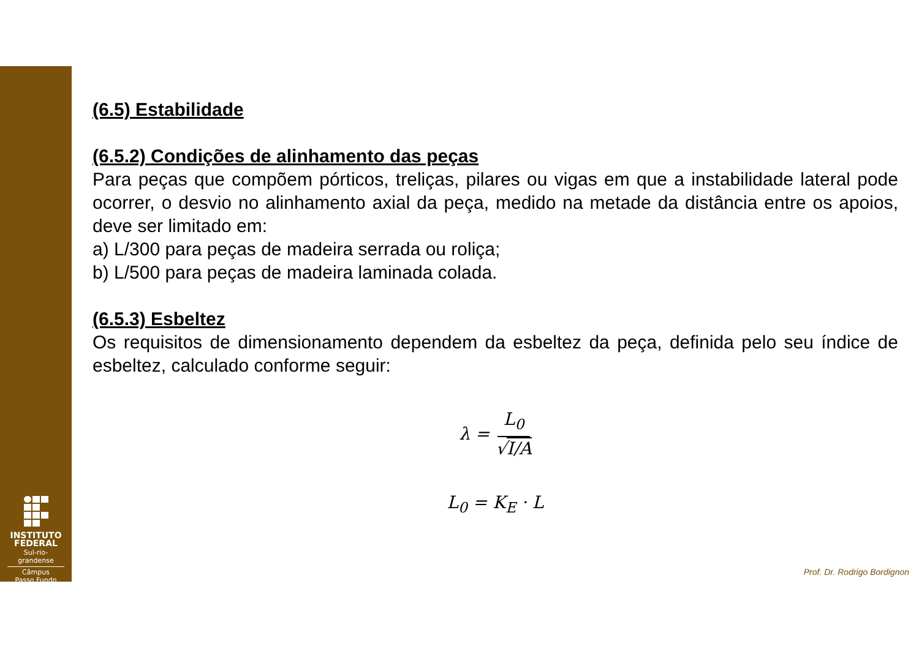INSTITUTO
FEDERAL
Sul-rio-grandense
Câmpus
Passo Fundo
(6.5) Estabilidade
(6.5.2) Condições de alinhamento das peças
Para peças que compõem pórticos, treliças, pilares ou vigas em que a instabilidade lateral pode ocorrer, o desvio no alinhamento axial da peça, medido na metade da distância entre os apoios, deve ser limitado em:
a) L/300 para peças de madeira serrada ou roliça;
b) L/500 para peças de madeira laminada colada.
(6.5.3) Esbeltez
Os requisitos de dimensionamento dependem da esbeltez da peça, definida pelo seu índice de esbeltez, calculado conforme seguir:
λ = L<sub>0</sub> √I/A
L<sub>0</sub> = K<sub>E</sub> · L
Prof. Dr. Rodrigo Bordignon